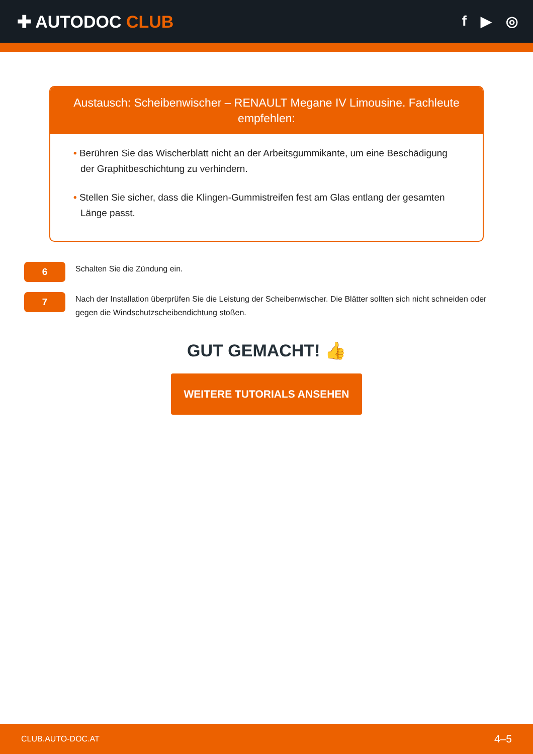✚ AUTODOC CLUB
f ▶ ◎
Austausch: Scheibenwischer – RENAULT Megane IV Limousine. Fachleute empfehlen:
• Berühren Sie das Wischerblatt nicht an der Arbeitsgummikante, um eine Beschädigung der Graphitbeschichtung zu verhindern.
• Stellen Sie sicher, dass die Klingen-Gummistreifen fest am Glas entlang der gesamten Länge passt.
6
Schalten Sie die Zündung ein.
7
Nach der Installation überprüfen Sie die Leistung der Scheibenwischer. Die Blätter sollten sich nicht schneiden oder gegen die Windschutzscheibendichtung stoßen.
GUT GEMACHT! 👍
WEITERE TUTORIALS ANSEHEN
CLUB.AUTO-DOC.AT 4–5